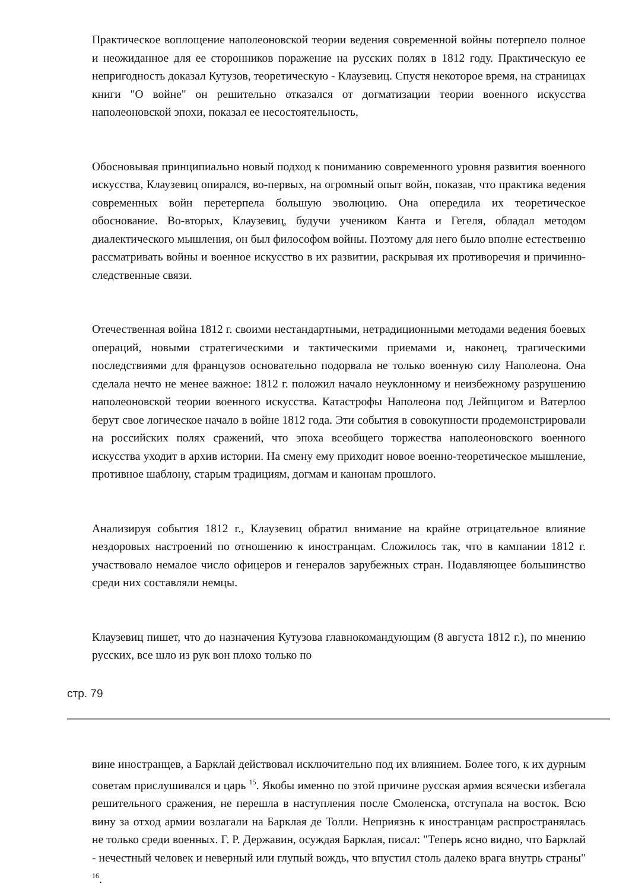Практическое воплощение наполеоновской теории ведения современной войны потерпело полное и неожиданное для ее сторонников поражение на русских полях в 1812 году. Практическую ее непригодность доказал Кутузов, теоретическую - Клаузевиц. Спустя некоторое время, на страницах книги "О войне" он решительно отказался от догматизации теории военного искусства наполеоновской эпохи, показал ее несостоятельность,
Обосновывая принципиально новый подход к пониманию современного уровня развития военного искусства, Клаузевиц опирался, во-первых, на огромный опыт войн, показав, что практика ведения современных войн перетерпела большую эволюцию. Она опередила их теоретическое обоснование. Во-вторых, Клаузевиц, будучи учеником Канта и Гегеля, обладал методом диалектического мышления, он был философом войны. Поэтому для него было вполне естественно рассматривать войны и военное искусство в их развитии, раскрывая их противоречия и причинно- следственные связи.
Отечественная война 1812 г. своими нестандартными, нетрадиционными методами ведения боевых операций, новыми стратегическими и тактическими приемами и, наконец, трагическими последствиями для французов основательно подорвала не только военную силу Наполеона. Она сделала нечто не менее важное: 1812 г. положил начало неуклонному и неизбежному разрушению наполеоновской теории военного искусства. Катастрофы Наполеона под Лейпцигом и Ватерлоо берут свое логическое начало в войне 1812 года. Эти события в совокупности продемонстрировали на российских полях сражений, что эпоха всеобщего торжества наполеоновского военного искусства уходит в архив истории. На смену ему приходит новое военно-теоретическое мышление, противное шаблону, старым традициям, догмам и канонам прошлого.
Анализируя события 1812 г., Клаузевиц обратил внимание на крайне отрицательное влияние нездоровых настроений по отношению к иностранцам. Сложилось так, что в кампании 1812 г. участвовало немалое число офицеров и генералов зарубежных стран. Подавляющее большинство среди них составляли немцы.
Клаузевиц пишет, что до назначения Кутузова главнокомандующим (8 августа 1812 г.), по мнению русских, все шло из рук вон плохо только по
стр. 79
вине иностранцев, а Барклай действовал исключительно под их влиянием. Более того, к их дурным советам прислушивался и царь <sup>15</sup>. Якобы именно по этой причине русская армия всячески избегала решительного сражения, не перешла в наступления после Смоленска, отступала на восток. Всю вину за отход армии возлагали на Барклая де Толли. Неприязнь к иностранцам распространялась не только среди военных. Г. Р. Державин, осуждая Барклая, писал: "Теперь ясно видно, что Барклай - нечестный человек и неверный или глупый вождь, что впустил столь далеко врага внутрь страны" <sup>16</sup>.